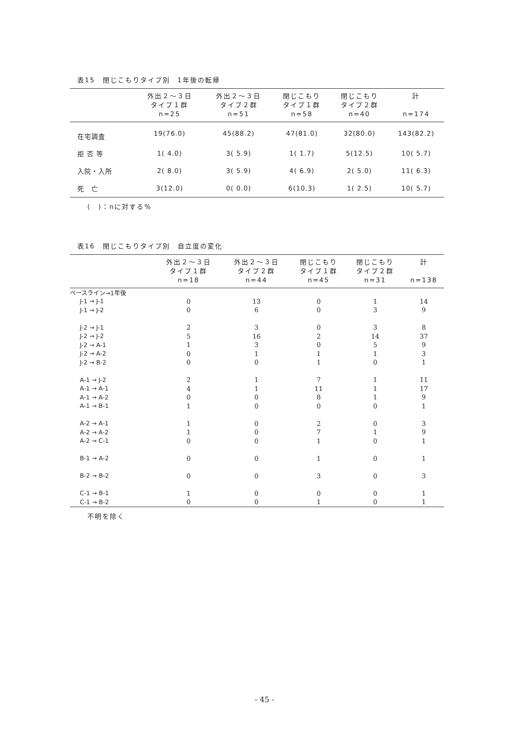表15　閉じこもりタイプ別　1年後の転帰
| | 外出２～３日 タイプ１群 n=25 | 外出２～３日 タイプ２群 n=51 | 閉じこもり タイプ１群 n=58 | 閉じこもり タイプ２群 n=40 | 計 n=174 |
| --- | --- | --- | --- | --- | --- |
| 在宅調査 | 19(76.0) | 45(88.2) | 47(81.0) | 32(80.0) | 143(82.2) |
| 拒 否 等 | 1( 4.0) | 3( 5.9) | 1( 1.7) | 5(12.5) | 10( 5.7) |
| 入院・入所 | 2( 8.0) | 3( 5.9) | 4( 6.9) | 2( 5.0) | 11( 6.3) |
| 死 亡 | 3(12.0) | 0( 0.0) | 6(10.3) | 1( 2.5) | 10( 5.7) |
(　)：nに対する%
表16　閉じこもりタイプ別　自立度の変化
| | 外出２～３日 タイプ１群 n=18 | 外出２～３日 タイプ２群 n=44 | 閉じこもり タイプ１群 n=45 | 閉じこもり タイプ２群 n=31 | 計 n=138 |
| --- | --- | --- | --- | --- | --- |
| ベースライン→1年後 | | | | | |
| J-1 → J-1 | 0 | 13 | 0 | 1 | 14 |
| J-1 → J-2 | 0 | 6 | 0 | 3 | 9 |
| J-2 → J-1 | 2 | 3 | 0 | 3 | 8 |
| J-2 → J-2 | 5 | 16 | 2 | 14 | 37 |
| J-2 → A-1 | 1 | 3 | 0 | 5 | 9 |
| J-2 → A-2 | 0 | 1 | 1 | 1 | 3 |
| J-2 → B-2 | 0 | 0 | 1 | 0 | 1 |
| A-1 → J-2 | 2 | 1 | 7 | 1 | 11 |
| A-1 → A-1 | 4 | 1 | 11 | 1 | 17 |
| A-1 → A-2 | 0 | 0 | 8 | 1 | 9 |
| A-1 → B-1 | 1 | 0 | 0 | 0 | 1 |
| A-2 → A-1 | 1 | 0 | 2 | 0 | 3 |
| A-2 → A-2 | 1 | 0 | 7 | 1 | 9 |
| A-2 → C-1 | 0 | 0 | 1 | 0 | 1 |
| B-1 → A-2 | 0 | 0 | 1 | 0 | 1 |
| B-2 → B-2 | 0 | 0 | 3 | 0 | 3 |
| C-1 → B-1 | 1 | 0 | 0 | 0 | 1 |
| C-1 → B-2 | 0 | 0 | 1 | 0 | 1 |
不明を除く
- 45 -